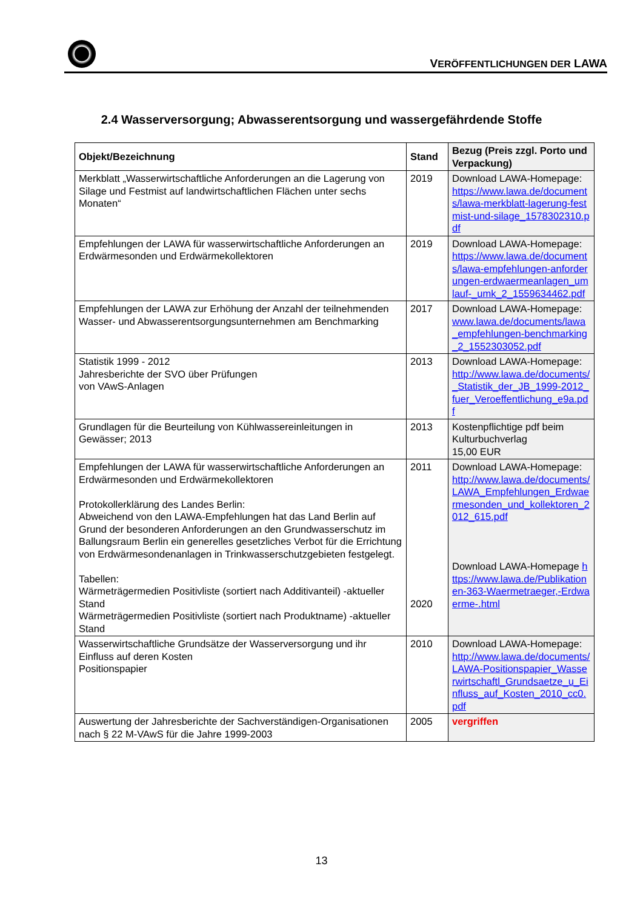VERÖFFENTLICHUNGEN DER LAWA
2.4 Wasserversorgung; Abwasserentsorgung und wassergefährdende Stoffe
| Objekt/Bezeichnung | Stand | Bezug (Preis zzgl. Porto und Verpackung) |
| --- | --- | --- |
| Merkblatt „Wasserwirtschaftliche Anforderungen an die Lagerung von Silage und Festmist auf landwirtschaftlichen Flächen unter sechs Monaten“ | 2019 | Download LAWA-Homepage: https://www.lawa.de/documents/lawa-merkblatt-lagerung-festmist-und-silage_1578302310.pdf |
| Empfehlungen der LAWA für wasserwirtschaftliche Anforderungen an Erdwärmesonden und Erdwärmekollektoren | 2019 | Download LAWA-Homepage: https://www.lawa.de/documents/lawa-empfehlungen-anforderungen-erdwaermeanlagen_umlauf-_umk_2_1559634462.pdf |
| Empfehlungen der LAWA zur Erhöhung der Anzahl der teilnehmenden Wasser- und Abwasserentsorgungsunternehmen am Benchmarking | 2017 | Download LAWA-Homepage: www.lawa.de/documents/lawa_empfehlungen-benchmarking_2_1552303052.pdf |
| Statistik 1999 - 2012 Jahresberichte der SVO über Prüfungen von VAwS-Anlagen | 2013 | Download LAWA-Homepage: http://www.lawa.de/documents/_Statistik_der_JB_1999-2012_fuer_Veroeffentlichung_e9a.pdf |
| Grundlagen für die Beurteilung von Kühlwassereinleitungen in Gewässer; 2013 | 2013 | Kostenpflichtige pdf beim Kulturbuchverlag 15,00 EUR |
| Empfehlungen der LAWA für wasserwirtschaftliche Anforderungen an Erdwärmesonden und Erdwärmekollektoren Protokollerklärung des Landes Berlin: Abweichend von den LAWA-Empfehlungen hat das Land Berlin auf Grund der besonderen Anforderungen an den Grundwasserschutz im Ballungsraum Berlin ein generelles gesetzliches Verbot für die Errichtung von Erdwärmesondenanlagen in Trinkwasserschutzgebieten festgelegt. Tabellen: Wärmeträgermedien Positivliste (sortiert nach Additivanteil) -aktueller Stand Wärmeträgermedien Positivliste (sortiert nach Produktname) -aktueller Stand | 2011 2020 | Download LAWA-Homepage: http://www.lawa.de/documents/LAWA_Empfehlungen_Erdwaermesonden_und_kollektoren_2012_615.pdf Download LAWA-Homepage https://www.lawa.de/Publikationen-363-Waermetraeger,-Erdwaerme-.html |
| Wasserwirtschaftliche Grundsätze der Wasserversorgung und ihr Einfluss auf deren Kosten Positionspapier | 2010 | Download LAWA-Homepage: http://www.lawa.de/documents/LAWA-Positionspapier_Wasserwirtschaftl_Grundsaetze_u_Einfluss_auf_Kosten_2010_cc0.pdf |
| Auswertung der Jahresberichte der Sachverständigen-Organisationen nach § 22 M-VAwS für die Jahre 1999-2003 | 2005 | vergriffen |
13